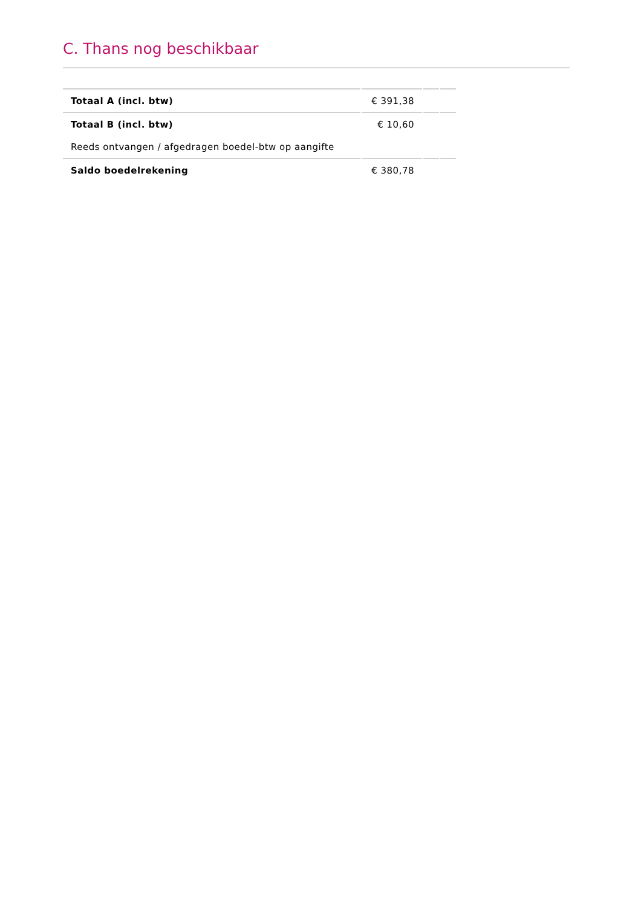C. Thans nog beschikbaar
| Totaal A (incl. btw) | € 391,38 | | |
| Totaal B (incl. btw) | € 10,60 | | |
| Reeds ontvangen / afgedragen boedel-btw op aangifte | | | |
| Saldo boedelrekening | € 380,78 | | |